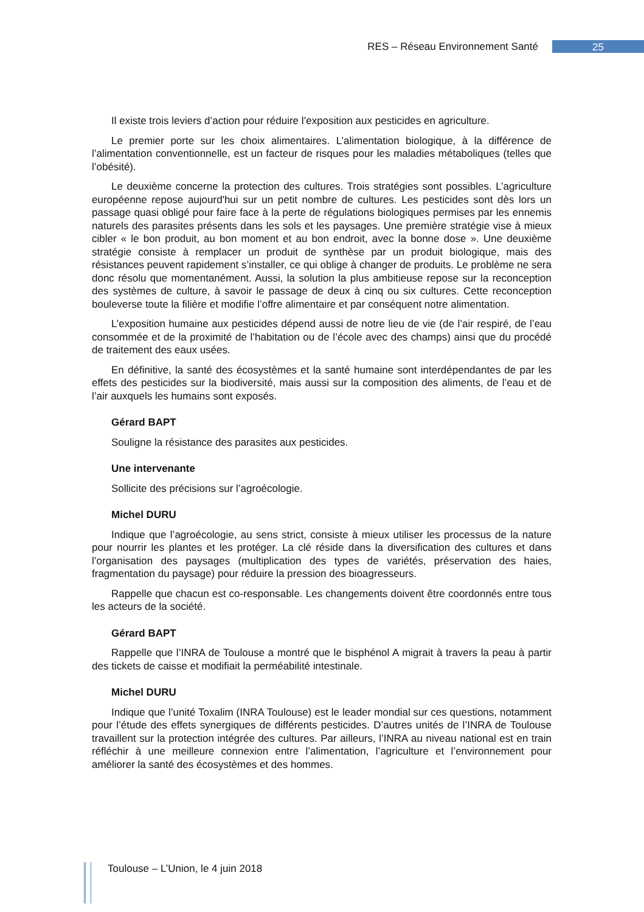RES – Réseau Environnement Santé 25
Il existe trois leviers d’action pour réduire l’exposition aux pesticides en agriculture.
Le premier porte sur les choix alimentaires. L’alimentation biologique, à la différence de l’alimentation conventionnelle, est un facteur de risques pour les maladies métaboliques (telles que l’obésité).
Le deuxième concerne la protection des cultures. Trois stratégies sont possibles. L’agriculture européenne repose aujourd'hui sur un petit nombre de cultures. Les pesticides sont dès lors un passage quasi obligé pour faire face à la perte de régulations biologiques permises par les ennemis naturels des parasites présents dans les sols et les paysages. Une première stratégie vise à mieux cibler « le bon produit, au bon moment et au bon endroit, avec la bonne dose ». Une deuxième stratégie consiste à remplacer un produit de synthèse par un produit biologique, mais des résistances peuvent rapidement s’installer, ce qui oblige à changer de produits. Le problème ne sera donc résolu que momentanément. Aussi, la solution la plus ambitieuse repose sur la reconception des systèmes de culture, à savoir le passage de deux à cinq ou six cultures. Cette reconception bouleverse toute la filière et modifie l’offre alimentaire et par conséquent notre alimentation.
L’exposition humaine aux pesticides dépend aussi de notre lieu de vie (de l’air respiré, de l’eau consommée et de la proximité de l’habitation ou de l’école avec des champs) ainsi que du procédé de traitement des eaux usées.
En définitive, la santé des écosystèmes et la santé humaine sont interdépendantes de par les effets des pesticides sur la biodiversité, mais aussi sur la composition des aliments, de l’eau et de l’air auxquels les humains sont exposés.
Gérard BAPT
Souligne la résistance des parasites aux pesticides.
Une intervenante
Sollicite des précisions sur l’agroécologie.
Michel DURU
Indique que l’agroécologie, au sens strict, consiste à mieux utiliser les processus de la nature pour nourrir les plantes et les protéger. La clé réside dans la diversification des cultures et dans l’organisation des paysages (multiplication des types de variétés, préservation des haies, fragmentation du paysage) pour réduire la pression des bioagresseurs.
Rappelle que chacun est co-responsable. Les changements doivent être coordonnés entre tous les acteurs de la société.
Gérard BAPT
Rappelle que l’INRA de Toulouse a montré que le bisphénol A migrait à travers la peau à partir des tickets de caisse et modifiait la perméabilité intestinale.
Michel DURU
Indique que l’unité Toxalim (INRA Toulouse) est le leader mondial sur ces questions, notamment pour l’étude des effets synergiques de différents pesticides. D’autres unités de l’INRA de Toulouse travaillent sur la protection intégrée des cultures. Par ailleurs, l’INRA au niveau national est en train réfléchir à une meilleure connexion entre l’alimentation, l’agriculture et l’environnement pour améliorer la santé des écosystèmes et des hommes.
Toulouse – L’Union, le 4 juin 2018